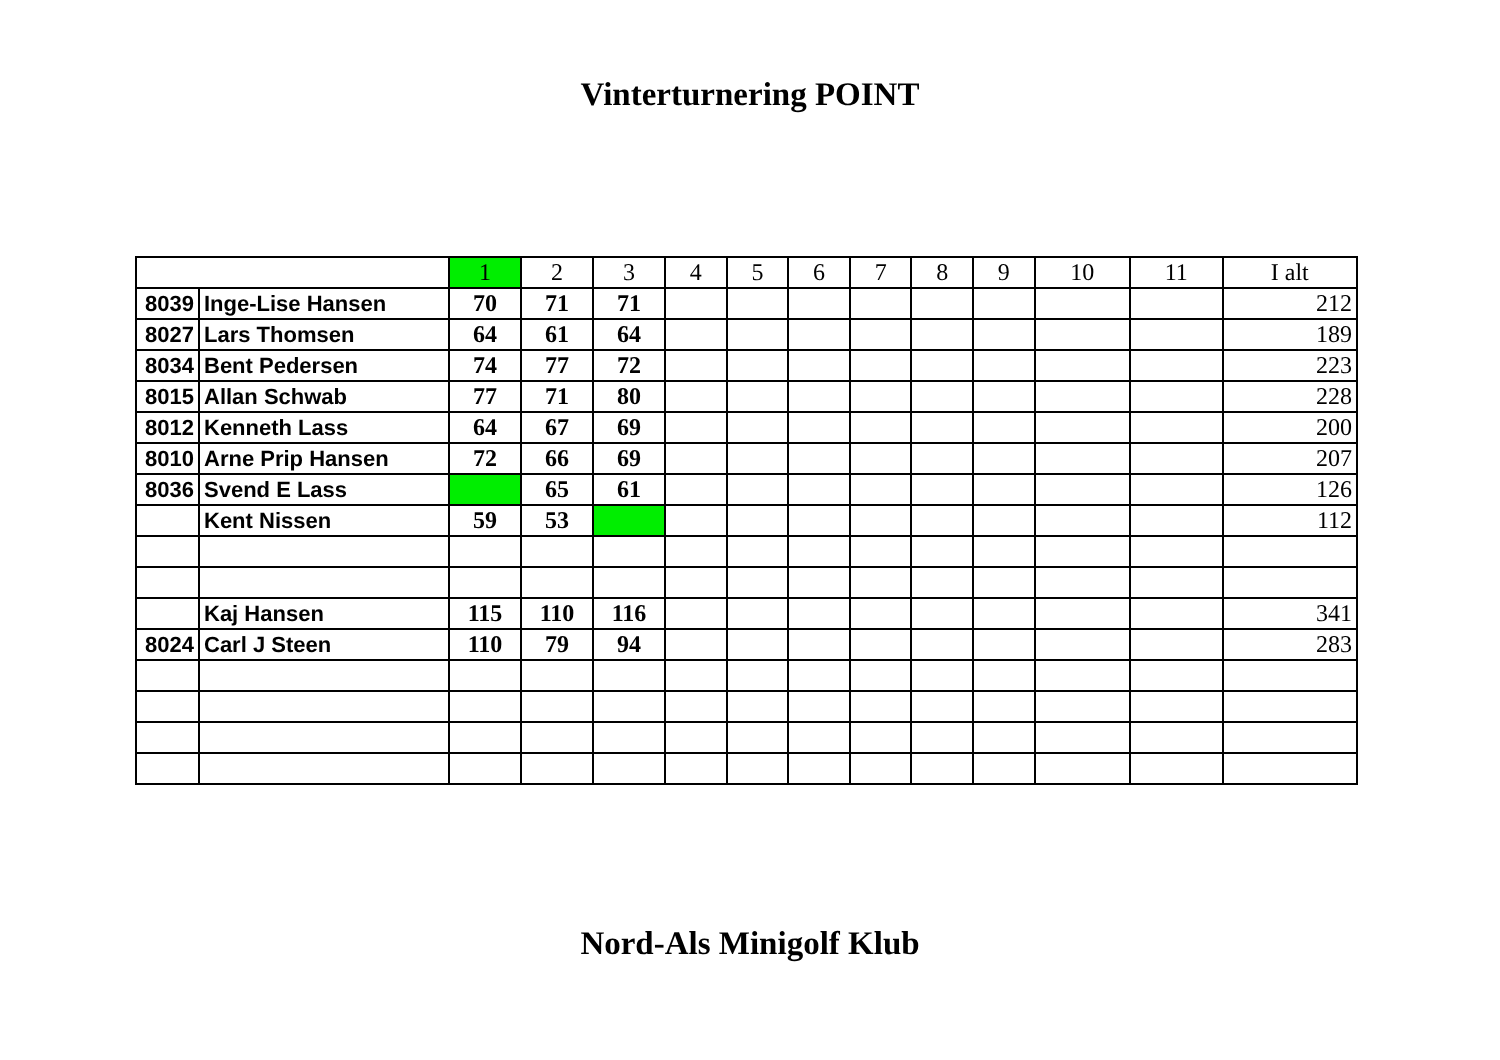Vinterturnering POINT
| | | 1 | 2 | 3 | 4 | 5 | 6 | 7 | 8 | 9 | 10 | 11 | I alt |
| --- | --- | --- | --- | --- | --- | --- | --- | --- | --- | --- | --- | --- | --- |
| 8039 | Inge-Lise Hansen | 70 | 71 | 71 | | | | | | | | | 212 |
| 8027 | Lars Thomsen | 64 | 61 | 64 | | | | | | | | | 189 |
| 8034 | Bent Pedersen | 74 | 77 | 72 | | | | | | | | | 223 |
| 8015 | Allan Schwab | 77 | 71 | 80 | | | | | | | | | 228 |
| 8012 | Kenneth Lass | 64 | 67 | 69 | | | | | | | | | 200 |
| 8010 | Arne Prip Hansen | 72 | 66 | 69 | | | | | | | | | 207 |
| 8036 | Svend E Lass | | 65 | 61 | | | | | | | | | 126 |
| | Kent Nissen | 59 | 53 | | | | | | | | | | 112 |
| | Kaj Hansen | 115 | 110 | 116 | | | | | | | | | 341 |
| 8024 | Carl J Steen | 110 | 79 | 94 | | | | | | | | | 283 |
Nord-Als Minigolf Klub